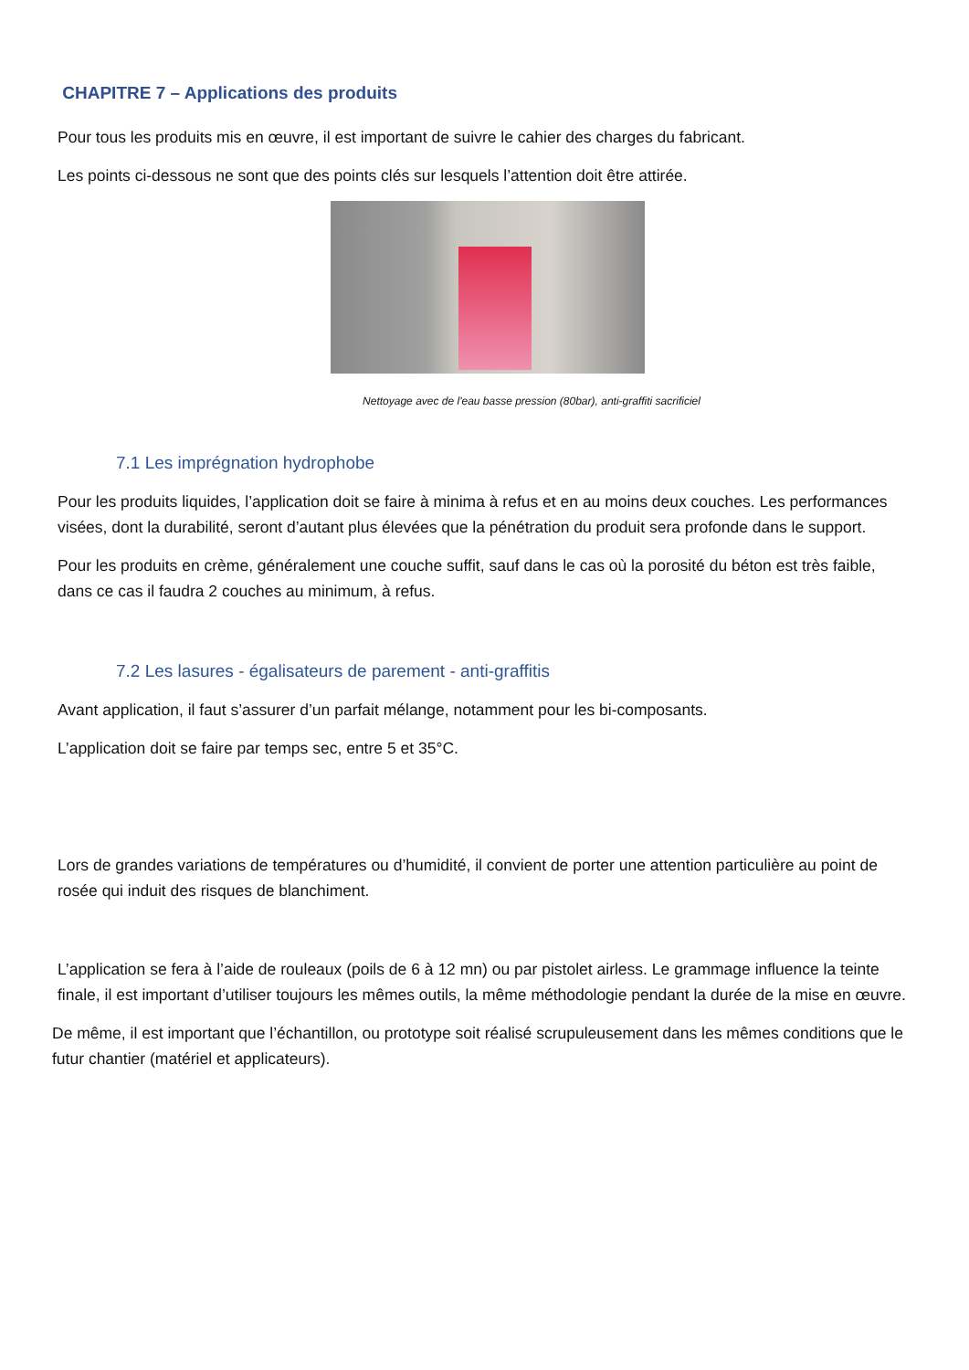CHAPITRE 7 – Applications des produits
Pour tous les produits mis en œuvre, il est important de suivre le cahier des charges du fabricant.
Les points ci-dessous ne sont que des points clés sur lesquels l’attention doit être attirée.
Nettoyage avec de l'eau basse pression (80bar), anti-graffiti sacrificiel
7.1 Les imprégnation hydrophobe
Pour les produits liquides, l’application doit se faire à minima à refus et en au moins deux couches. Les performances visées, dont la durabilité, seront d’autant plus élevées que la pénétration du produit sera profonde dans le support.
Pour les produits en crème, généralement une couche suffit, sauf dans le cas où la porosité du béton est très faible, dans ce cas il faudra 2 couches au minimum, à refus.
7.2 Les lasures - égalisateurs de parement - anti-graffitis
Avant application, il faut s’assurer d’un parfait mélange, notamment pour les bi-composants.
L’application doit se faire par temps sec, entre 5 et 35°C.
Lors de grandes variations de températures ou d’humidité, il convient de porter une attention particulière au point de rosée qui induit des risques de blanchiment.
L’application se fera à l’aide de rouleaux (poils de 6 à 12 mn) ou par pistolet airless. Le grammage influence la teinte finale, il est important d’utiliser toujours les mêmes outils, la même méthodologie pendant la durée de la mise en œuvre.
De même, il est important que l’échantillon, ou prototype soit réalisé scrupuleusement dans les mêmes conditions que le futur chantier (matériel et applicateurs).